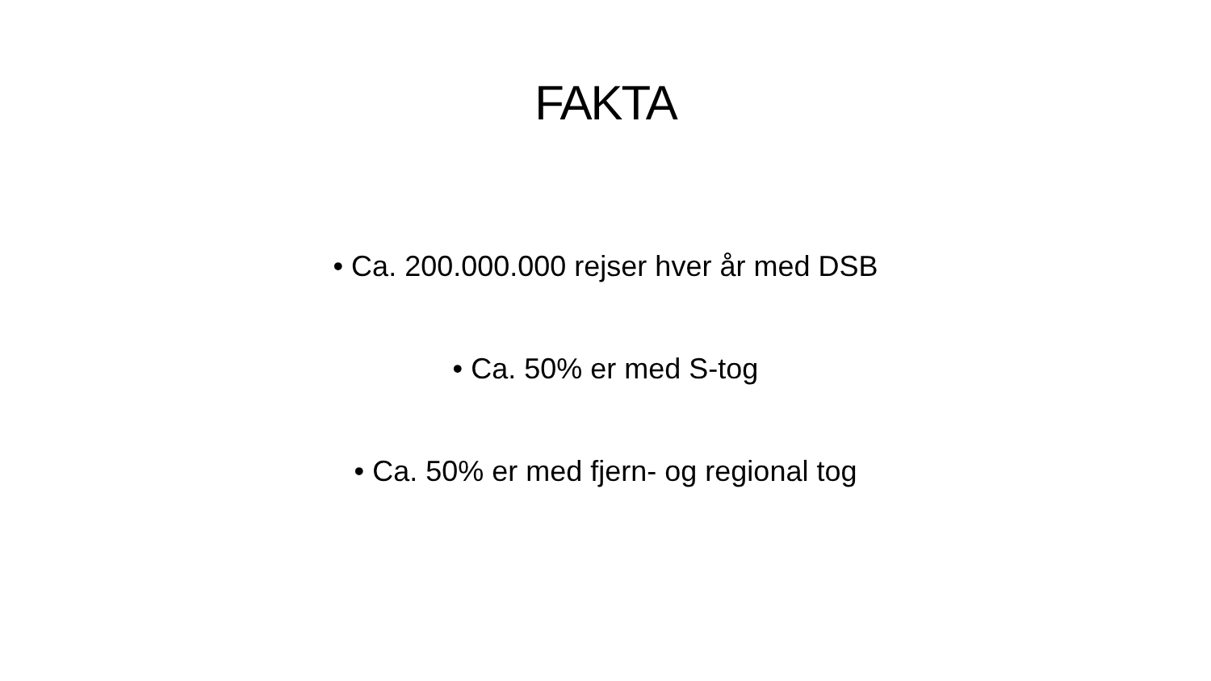FAKTA
• Ca. 200.000.000 rejser hver år med DSB
• Ca. 50% er med S-tog
• Ca. 50% er med fjern- og regional tog